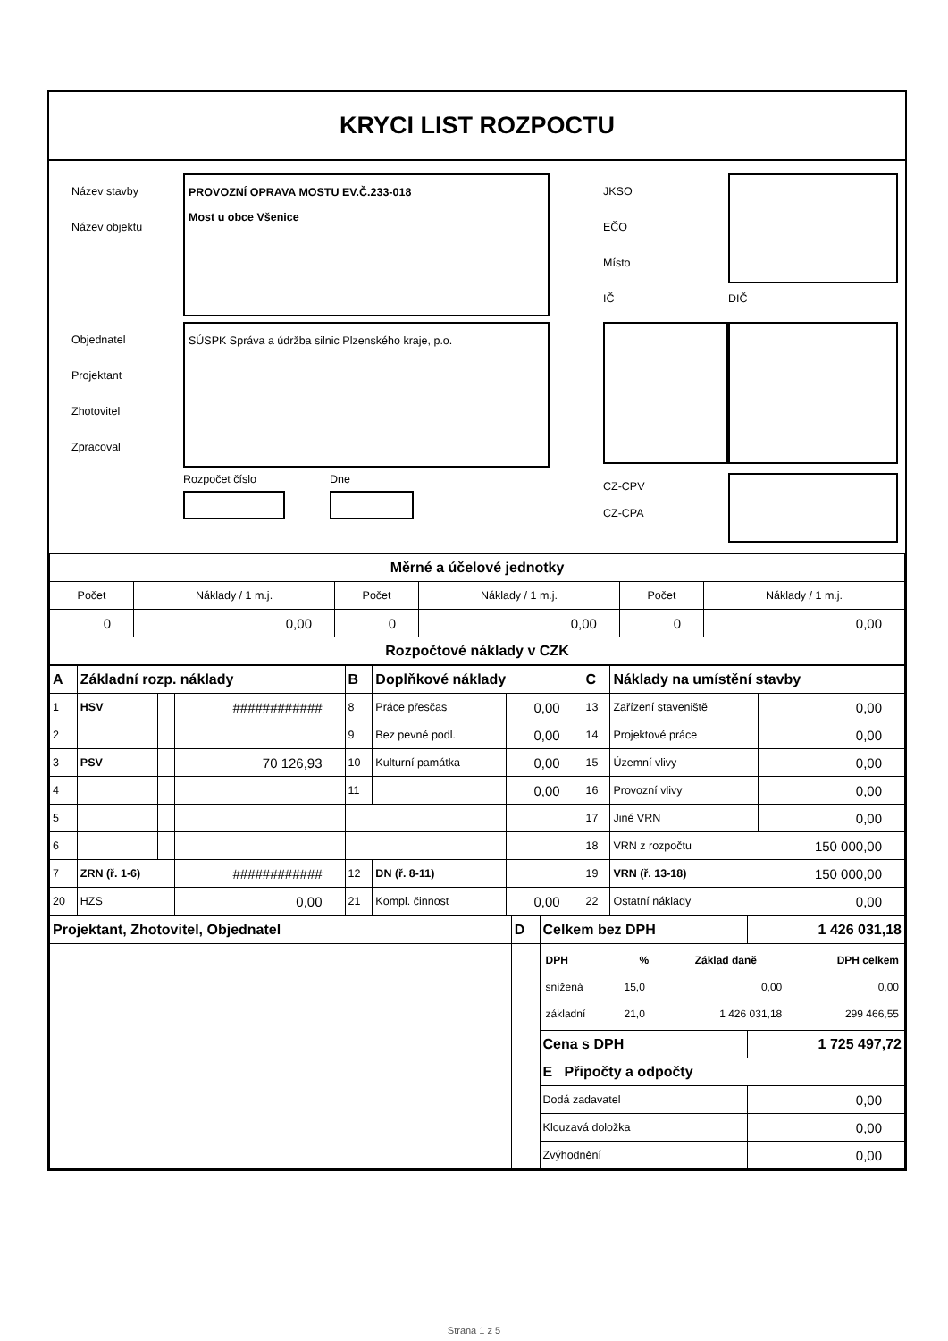KRYCI LIST ROZPOCTU
Název stavby
Název objektu
PROVOZNÍ OPRAVA MOSTU EV.Č.233-018
Most u obce Všenice
JKSO
EČO
Místo
IČ
DIČ
Objednatel
Projektant
Zhotovitel
Zpracoval
SÚSPK Správa a údržba silnic Plzenského kraje, p.o.
Rozpočet číslo Dne
CZ-CPV
CZ-CPA
| Měrné a účelové jednotky | | | | | |
| Počet | Náklady / 1 m.j. | Počet | Náklady / 1 m.j. | Počet | Náklady / 1 m.j. |
| 0 | 0,00 | 0 | 0,00 | 0 | 0,00 |
| Rozpočtové náklady v CZK | | | | | |
| A | Základní rozp. náklady | | | B | Doplňkové náklady | | C | Náklady na umístění stavby | | |
| 1 | HSV | | ############ | 8 | Práce přesčas | 0,00 | 13 | Zařízení staveniště | | 0,00 |
| 2 | | | | 9 | Bez pevné podl. | 0,00 | 14 | Projektové práce | | 0,00 |
| 3 | PSV | | 70 126,93 | 10 | Kulturní památka | 0,00 | 15 | Územní vlivy | | 0,00 |
| 4 | | | | 11 | | 0,00 | 16 | Provozní vlivy | | 0,00 |
| 5 | | | | | | | 17 | Jiné VRN | | 0,00 |
| 6 | | | | | | | 18 | VRN z rozpočtu | | 150 000,00 |
| 7 | ZRN (ř. 1-6) | | ############ | 12 | DN (ř. 8-11) | | 19 | VRN (ř. 13-18) | | 150 000,00 |
| 20 | HZS | | 0,00 | 21 | Kompl. činnost | 0,00 | 22 | Ostatní náklady | | 0,00 |
| Projektant, Zhotovitel, Objednatel | D | Celkem bez DPH | 1 426 031,18 |
| | | / DPH / % / Základ daně / DPH celkem / / --- / --- / --- / --- / / snížená / 15,0 / 0,00 / 0,00 / / základní / 21,0 / 1 426 031,18 / 299 466,55 / | |
| | | Cena s DPH | 1 725 497,72 |
| | | E Připočty a odpočty | |
| | | Dodá zadavatel | 0,00 |
| | | Klouzavá doložka | 0,00 |
| | | Zvýhodnění | 0,00 |
Strana 1 z 5